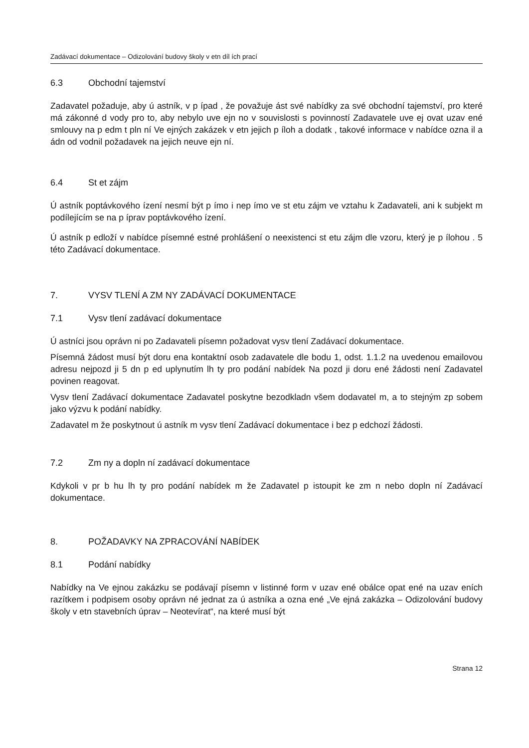Zadávací dokumentace – Odizolování budovy školy v etn díl ích prací
6.3 Obchodní tajemství
Zadavatel požaduje, aby ú astník, v p ípad , že považuje ást své nabídky za své obchodní tajemství, pro které má zákonné d vody pro to, aby nebylo uve ejn no v souvislosti s povinností Zadavatele uve ej ovat uzav ené smlouvy na p edm t pln ní Ve ejných zakázek v etn jejich p íloh a dodatk , takové informace v nabídce ozna il a ádn od vodnil požadavek na jejich neuve ejn ní.
6.4 St et zájm
Ú astník poptávkového ízení nesmí být p ímo i nep ímo ve st etu zájm ve vztahu k Zadavateli, ani k subjekt m podílejícím se na p íprav poptávkového ízení.
Ú astník p edloží v nabídce písemné estné prohlášení o neexistenci st etu zájm dle vzoru, který je p ílohou . 5 této Zadávací dokumentace.
7. VYSV TLENÍ A ZM NY ZADÁVACÍ DOKUMENTACE
7.1 Vysv tlení zadávací dokumentace
Ú astníci jsou oprávn ni po Zadavateli písemn požadovat vysv tlení Zadávací dokumentace.
Písemná žádost musí být doru ena kontaktní osob zadavatele dle bodu 1, odst. 1.1.2 na uvedenou emailovou adresu nejpozd ji 5 dn p ed uplynutím lh ty pro podání nabídek Na pozd ji doru ené žádosti není Zadavatel povinen reagovat.
Vysv tlení Zadávací dokumentace Zadavatel poskytne bezodkladn všem dodavatel m, a to stejným zp sobem jako výzvu k podání nabídky.
Zadavatel m že poskytnout ú astník m vysv tlení Zadávací dokumentace i bez p edchozí žádosti.
7.2 Zm ny a dopln ní zadávací dokumentace
Kdykoli v pr b hu lh ty pro podání nabídek m že Zadavatel p istoupit ke zm n nebo dopln ní Zadávací dokumentace.
8. POŽADAVKY NA ZPRACOVÁNÍ NABÍDEK
8.1 Podání nabídky
Nabídky na Ve ejnou zakázku se podávají písemn v listinné form v uzav ené obálce opat ené na uzav eních razítkem i podpisem osoby oprávn né jednat za ú astníka a ozna ené „Ve ejná zakázka – Odizolování budovy školy v etn stavebních úprav – Neotevírat“, na které musí být
Strana 12